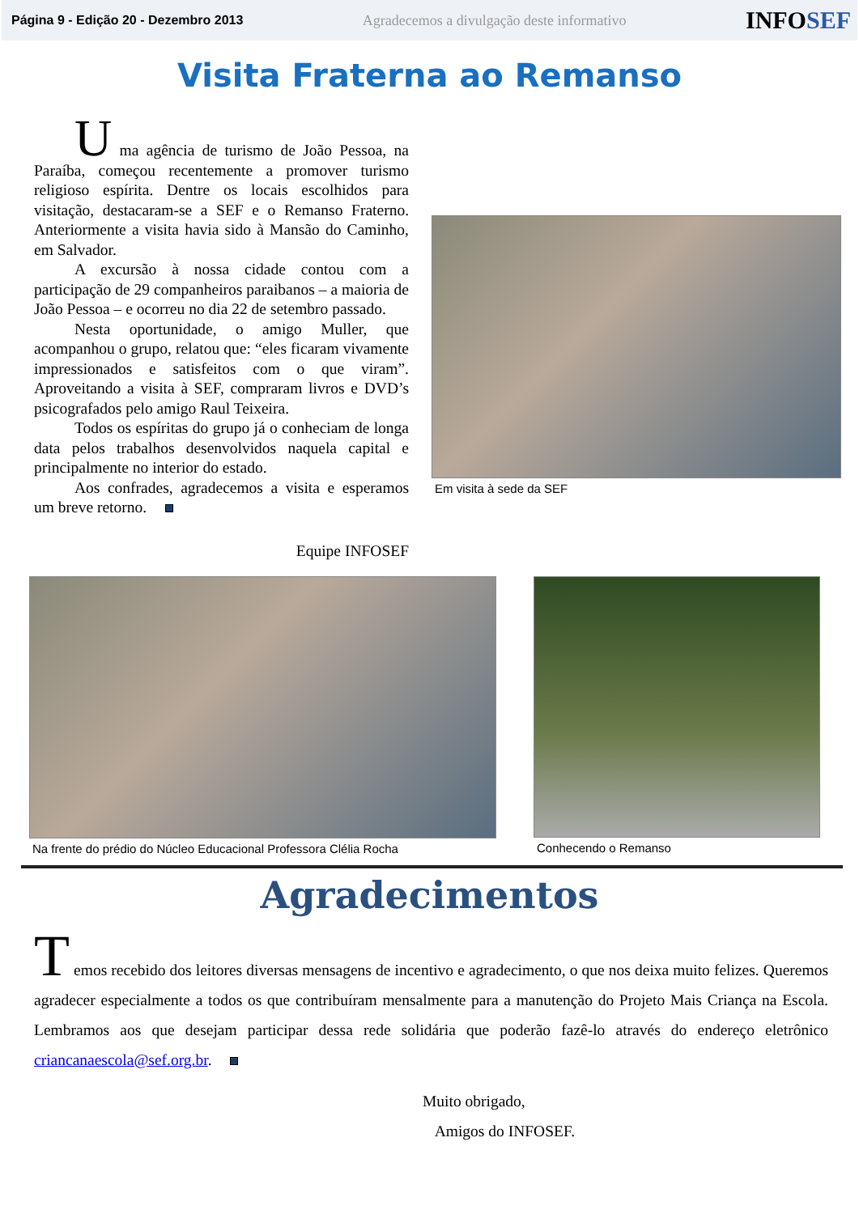Página 9 - Edição 20 - Dezembro 2013 Agradecemos a divulgação deste informativo INFOSEF
Visita Fraterna ao Remanso
U ma agência de turismo de João Pessoa, na Paraíba, começou recentemente a promover turismo religioso espírita. Dentre os locais escolhidos para visitação, destacaram-se a SEF e o Remanso Fraterno. Anteriormente a visita havia sido à Mansão do Caminho, em Salvador.
A excursão à nossa cidade contou com a participação de 29 companheiros paraibanos – a maioria de João Pessoa – e ocorreu no dia 22 de setembro passado.
Nesta oportunidade, o amigo Muller, que acompanhou o grupo, relatou que: “eles ficaram vivamente impressionados e satisfeitos com o que viram”. Aproveitando a visita à SEF, compraram livros e DVD’s psicografados pelo amigo Raul Teixeira.
Todos os espíritas do grupo já o conheciam de longa data pelos trabalhos desenvolvidos naquela capital e principalmente no interior do estado.
Aos confrades, agradecemos a visita e esperamos um breve retorno.
Em visita à sede da SEF
Equipe INFOSEF
Na frente do prédio do Núcleo Educacional Professora Clélia Rocha
Conhecendo o Remanso
Agradecimentos
T emos recebido dos leitores diversas mensagens de incentivo e agradecimento, o que nos deixa muito felizes. Queremos agradecer especialmente a todos os que contribuíram mensalmente para a manutenção do Projeto Mais Criança na Escola. Lembramos aos que desejam participar dessa rede solidária que poderão fazê-lo através do endereço eletrônico criancanaescola@sef.org.br.
Muito obrigado,
Amigos do INFOSEF.